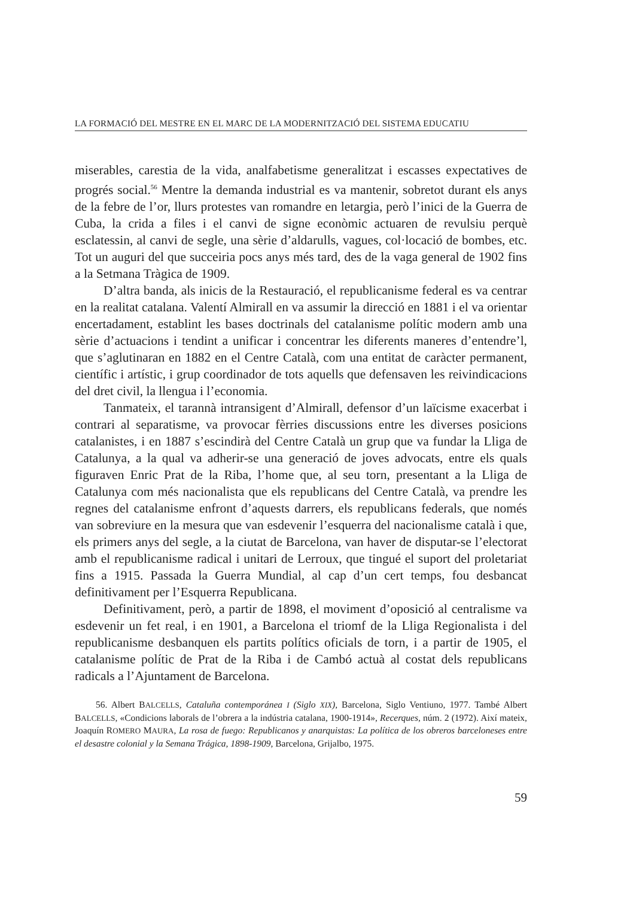LA FORMACIÓ DEL MESTRE EN EL MARC DE LA MODERNITZACIÓ DEL SISTEMA EDUCATIU
miserables, carestia de la vida, analfabetisme generalitzat i escasses expectatives de progrés social.<sup>56</sup> Mentre la demanda industrial es va mantenir, sobretot durant els anys de la febre de l’or, llurs protestes van romandre en letargia, però l’inici de la Guerra de Cuba, la crida a files i el canvi de signe econòmic actuaren de revulsiu perquè esclatessin, al canvi de segle, una sèrie d’aldarulls, vagues, col·locació de bombes, etc. Tot un auguri del que succeiria pocs anys més tard, des de la vaga general de 1902 fins a la Setmana Tràgica de 1909.
D’altra banda, als inicis de la Restauració, el republicanisme federal es va centrar en la realitat catalana. Valentí Almirall en va assumir la direcció en 1881 i el va orientar encertadament, establint les bases doctrinals del catalanisme polític modern amb una sèrie d’actuacions i tendint a unificar i concentrar les diferents maneres d’entendre’l, que s’aglutinaran en 1882 en el Centre Català, com una entitat de caràcter permanent, científic i artístic, i grup coordinador de tots aquells que defensaven les reivindicacions del dret civil, la llengua i l’economia.
Tanmateix, el tarannà intransigent d’Almirall, defensor d’un laïcisme exacerbat i contrari al separatisme, va provocar fèrries discussions entre les diverses posicions catalanistes, i en 1887 s’escindirà del Centre Català un grup que va fundar la Lliga de Catalunya, a la qual va adherir-se una generació de joves advocats, entre els quals figuraven Enric Prat de la Riba, l’home que, al seu torn, presentant a la Lliga de Catalunya com més nacionalista que els republicans del Centre Català, va prendre les regnes del catalanisme enfront d’aquests darrers, els republicans federals, que només van sobreviure en la mesura que van esdevenir l’esquerra del nacionalisme català i que, els primers anys del segle, a la ciutat de Barcelona, van haver de disputar-se l’electorat amb el republicanisme radical i unitari de Lerroux, que tingué el suport del proletariat fins a 1915. Passada la Guerra Mundial, al cap d’un cert temps, fou desbancat definitivament per l’Esquerra Republicana.
Definitivament, però, a partir de 1898, el moviment d’oposició al centralisme va esdevenir un fet real, i en 1901, a Barcelona el triomf de la Lliga Regionalista i del republicanisme desbanquen els partits polítics oficials de torn, i a partir de 1905, el catalanisme polític de Prat de la Riba i de Cambó actuà al costat dels republicans radicals a l’Ajuntament de Barcelona.
56. Albert BALCELLS, Cataluña contemporánea I (Siglo XIX), Barcelona, Siglo Ventiuno, 1977. També Albert BALCELLS, «Condicions laborals de l’obrera a la indústria catalana, 1900-1914», Recerques, núm. 2 (1972). Així mateix, Joaquín ROMERO MAURA, La rosa de fuego: Republicanos y anarquistas: La política de los obreros barceloneses entre el desastre colonial y la Semana Trágica, 1898-1909, Barcelona, Grijalbo, 1975.
59